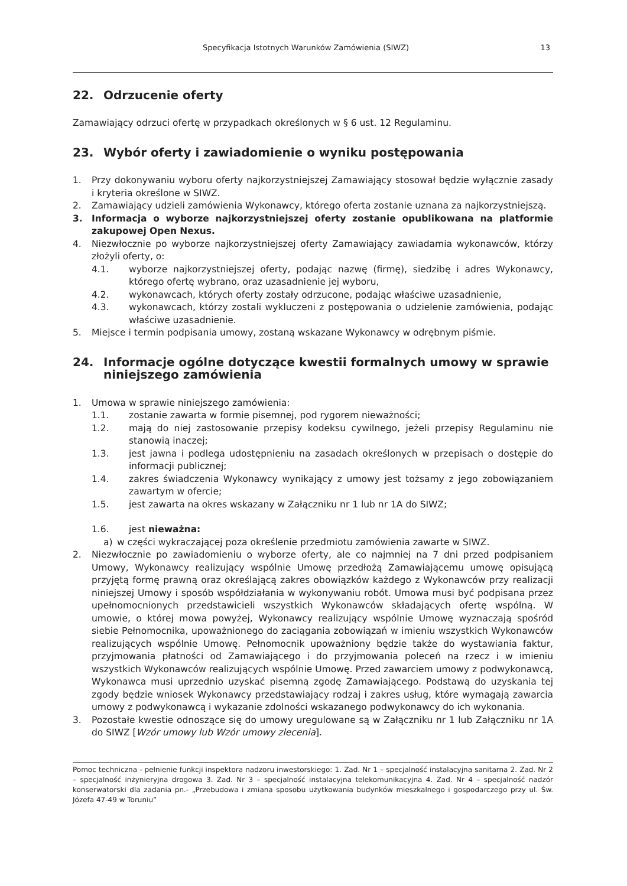Specyfikacja Istotnych Warunków Zamówienia (SIWZ) 13
22. Odrzucenie oferty
Zamawiający odrzuci ofertę w przypadkach określonych w § 6 ust. 12 Regulaminu.
23. Wybór oferty i zawiadomienie o wyniku postępowania
1. Przy dokonywaniu wyboru oferty najkorzystniejszej Zamawiający stosował będzie wyłącznie zasady i kryteria określone w SIWZ.
2. Zamawiający udzieli zamówienia Wykonawcy, którego oferta zostanie uznana za najkorzystniejszą.
3. Informacja o wyborze najkorzystniejszej oferty zostanie opublikowana na platformie zakupowej Open Nexus.
4. Niezwłocznie po wyborze najkorzystniejszej oferty Zamawiający zawiadamia wykonawców, którzy złożyli oferty, o:
4.1. wyborze najkorzystniejszej oferty, podając nazwę (firmę), siedzibę i adres Wykonawcy, którego ofertę wybrano, oraz uzasadnienie jej wyboru,
4.2. wykonawcach, których oferty zostały odrzucone, podając właściwe uzasadnienie,
4.3. wykonawcach, którzy zostali wykluczeni z postępowania o udzielenie zamówienia, podając właściwe uzasadnienie.
5. Miejsce i termin podpisania umowy, zostaną wskazane Wykonawcy w odrębnym piśmie.
24. Informacje ogólne dotyczące kwestii formalnych umowy w sprawie niniejszego zamówienia
1. Umowa w sprawie niniejszego zamówienia:
1.1. zostanie zawarta w formie pisemnej, pod rygorem nieważności;
1.2. mają do niej zastosowanie przepisy kodeksu cywilnego, jeżeli przepisy Regulaminu nie stanowią inaczej;
1.3. jest jawna i podlega udostępnieniu na zasadach określonych w przepisach o dostępie do informacji publicznej;
1.4. zakres świadczenia Wykonawcy wynikający z umowy jest tożsamy z jego zobowiązaniem zawartym w ofercie;
1.5. jest zawarta na okres wskazany w Załączniku nr 1 lub nr 1A do SIWZ;
1.6. jest nieważna:
a) w części wykraczającej poza określenie przedmiotu zamówienia zawarte w SIWZ.
2. Niezwłocznie po zawiadomieniu o wyborze oferty, ale co najmniej na 7 dni przed podpisaniem Umowy, Wykonawcy realizujący wspólnie Umowę przedłożą Zamawiającemu umowę opisującą przyjętą formę prawną oraz określającą zakres obowiązków każdego z Wykonawców przy realizacji niniejszej Umowy i sposób współdziałania w wykonywaniu robót. Umowa musi być podpisana przez upełnomocnionych przedstawicieli wszystkich Wykonawców składających ofertę wspólną. W umowie, o której mowa powyżej, Wykonawcy realizujący wspólnie Umowę wyznaczają spośród siebie Pełnomocnika, upoważnionego do zaciągania zobowiązań w imieniu wszystkich Wykonawców realizujących wspólnie Umowę. Pełnomocnik upoważniony będzie także do wystawiania faktur, przyjmowania płatności od Zamawiającego i do przyjmowania poleceń na rzecz i w imieniu wszystkich Wykonawców realizujących wspólnie Umowę. Przed zawarciem umowy z podwykonawcą, Wykonawca musi uprzednio uzyskać pisemną zgodę Zamawiającego. Podstawą do uzyskania tej zgody będzie wniosek Wykonawcy przedstawiający rodzaj i zakres usług, które wymagają zawarcia umowy z podwykonawcą i wykazanie zdolności wskazanego podwykonawcy do ich wykonania.
3. Pozostałe kwestie odnoszące się do umowy uregulowane są w Załączniku nr 1 lub Załączniku nr 1A do SIWZ [Wzór umowy lub Wzór umowy zlecenia].
Pomoc techniczna - pełnienie funkcji inspektora nadzoru inwestorskiego: 1. Zad. Nr 1 – specjalność instalacyjna sanitarna 2. Zad. Nr 2 – specjalność inżynieryjna drogowa 3. Zad. Nr 3 – specjalność instalacyjna telekomunikacyjna 4. Zad. Nr 4 – specjalność nadzór konserwatorski dla zadania pn.- „Przebudowa i zmiana sposobu użytkowania budynków mieszkalnego i gospodarczego przy ul. Św. Józefa 47-49 w Toruniu”